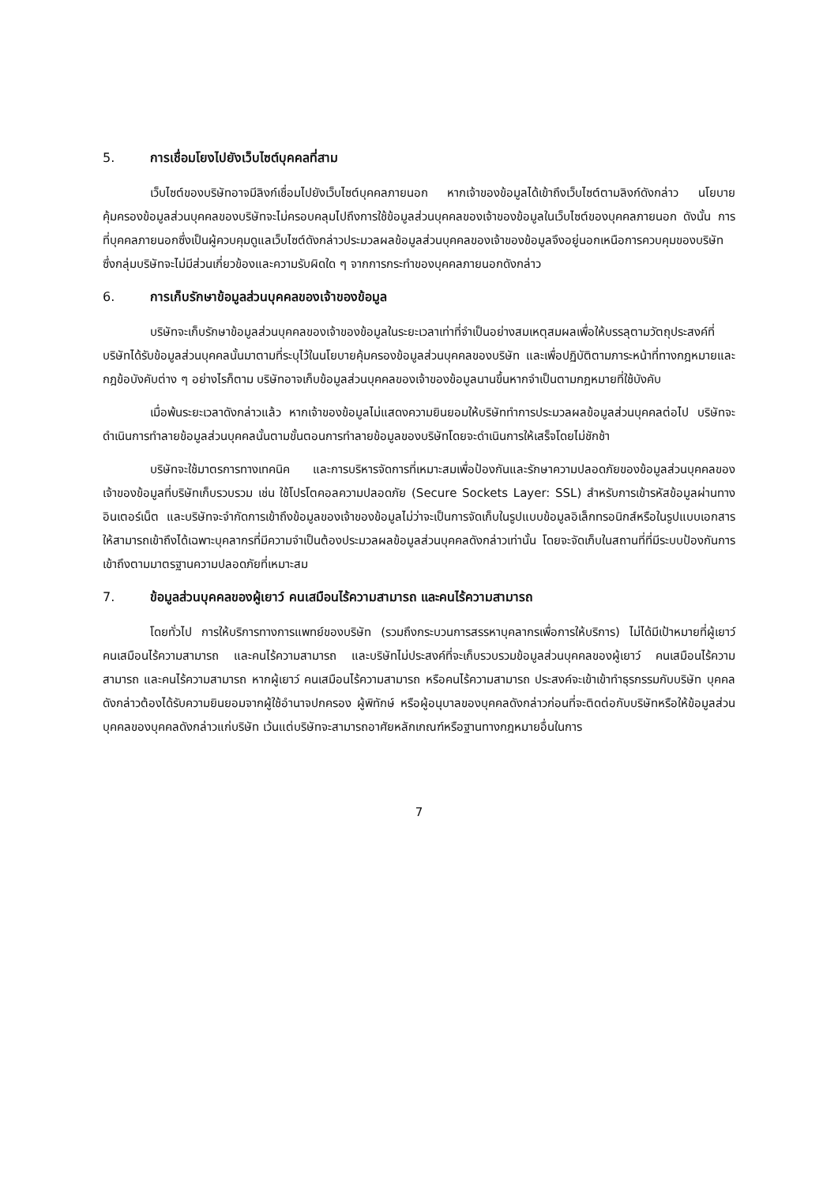5. การเชื่อมโยงไปยังเว็บไซต์บุคคลที่สาม
เว็บไซต์ของบริษัทอาจมีลิงก์เชื่อมไปยังเว็บไซต์บุคคลภายนอก หากเจ้าของข้อมูลได้เข้าถึงเว็บไซต์ตามลิงก์ดังกล่าว นโยบายคุ้มครองข้อมูลส่วนบุคคลของบริษัทจะไม่ครอบคลุมไปถึงการใช้ข้อมูลส่วนบุคคลของเจ้าของข้อมูลในเว็บไซต์ของบุคคลภายนอก ดังนั้น การที่บุคคลภายนอกซึ่งเป็นผู้ควบคุมดูแลเว็บไซต์ดังกล่าวประมวลผลข้อมูลส่วนบุคคลของเจ้าของข้อมูลจึงอยู่นอกเหนือการควบคุมของบริษัท ซึ่งกลุ่มบริษัทจะไม่มีส่วนเกี่ยวข้องและความรับผิดใด ๆ จากการกระทำของบุคคลภายนอกดังกล่าว
6. การเก็บรักษาข้อมูลส่วนบุคคลของเจ้าของข้อมูล
บริษัทจะเก็บรักษาข้อมูลส่วนบุคคลของเจ้าของข้อมูลในระยะเวลาเท่าที่จำเป็นอย่างสมเหตุสมผลเพื่อให้บรรลุตามวัตถุประสงค์ที่บริษัทได้รับข้อมูลส่วนบุคคลนั้นมาตามที่ระบุไว้ในนโยบายคุ้มครองข้อมูลส่วนบุคคลของบริษัท และเพื่อปฏิบัติตามภาระหน้าที่ทางกฎหมายและกฎข้อบังคับต่าง ๆ อย่างไรก็ตาม บริษัทอาจเก็บข้อมูลส่วนบุคคลของเจ้าของข้อมูลนานขึ้นหากจำเป็นตามกฎหมายที่ใช้บังคับ
เมื่อพ้นระยะเวลาดังกล่าวแล้ว หากเจ้าของข้อมูลไม่แสดงความยินยอมให้บริษัททำการประมวลผลข้อมูลส่วนบุคคลต่อไป บริษัทจะดำเนินการทำลายข้อมูลส่วนบุคคลนั้นตามขั้นตอนการทำลายข้อมูลของบริษัทโดยจะดำเนินการให้เสร็จโดยไม่ชักช้า
บริษัทจะใช้มาตรการทางเทคนิค และการบริหารจัดการที่เหมาะสมเพื่อป้องกันและรักษาความปลอดภัยของข้อมูลส่วนบุคคลของเจ้าของข้อมูลที่บริษัทเก็บรวบรวม เช่น ใช้โปรโตคอลความปลอดภัย (Secure Sockets Layer: SSL) สำหรับการเข้ารหัสข้อมูลผ่านทางอินเตอร์เน็ต และบริษัทจะจำกัดการเข้าถึงข้อมูลของเจ้าของข้อมูลไม่ว่าจะเป็นการจัดเก็บในรูปแบบข้อมูลอิเล็กทรอนิกส์หรือในรูปแบบเอกสารให้สามารถเข้าถึงได้เฉพาะบุคลากรที่มีความจำเป็นต้องประมวลผลข้อมูลส่วนบุคคลดังกล่าวเท่านั้น โดยจะจัดเก็บในสถานที่ที่มีระบบป้องกันการเข้าถึงตามมาตรฐานความปลอดภัยที่เหมาะสม
7. ข้อมูลส่วนบุคคลของผู้เยาว์ คนเสมือนไร้ความสามารถ และคนไร้ความสามารถ
โดยทั่วไป การให้บริการทางการแพทย์ของบริษัท (รวมถึงกระบวนการสรรหาบุคลากรเพื่อการให้บริการ) ไม่ได้มีเป้าหมายที่ผู้เยาว์ คนเสมือนไร้ความสามารถ และคนไร้ความสามารถ และบริษัทไม่ประสงค์ที่จะเก็บรวบรวมข้อมูลส่วนบุคคลของผู้เยาว์ คนเสมือนไร้ความสามารถ และคนไร้ความสามารถ หากผู้เยาว์ คนเสมือนไร้ความสามารถ หรือคนไร้ความสามารถ ประสงค์จะเข้าเข้าทำธุรกรรมกับบริษัท บุคคลดังกล่าวต้องได้รับความยินยอมจากผู้ใช้อำนาจปกครอง ผู้พิทักษ์ หรือผู้อนุบาลของบุคคลดังกล่าวก่อนที่จะติดต่อกับบริษัทหรือให้ข้อมูลส่วนบุคคลของบุคคลดังกล่าวแก่บริษัท เว้นแต่บริษัทจะสามารถอาศัยหลักเกณฑ์หรือฐานทางกฎหมายอื่นในการ
7